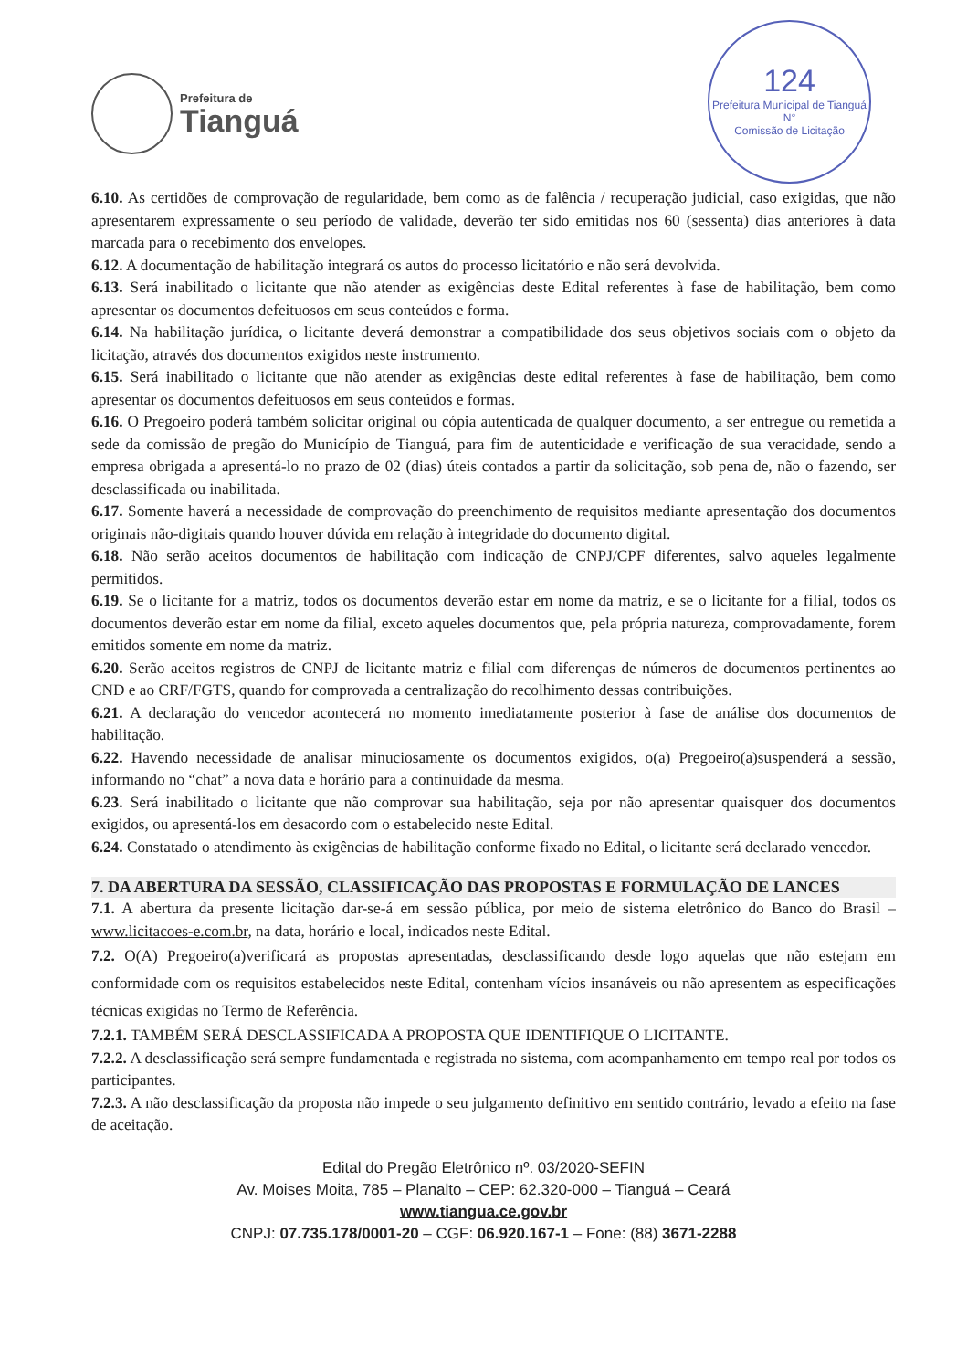Prefeitura de
Tianguá
124
Prefeitura Municipal de Tianguá
N°
Comissão de Licitação
6.10. As certidões de comprovação de regularidade, bem como as de falência / recuperação judicial, caso exigidas, que não apresentarem expressamente o seu período de validade, deverão ter sido emitidas nos 60 (sessenta) dias anteriores à data marcada para o recebimento dos envelopes.
6.12. A documentação de habilitação integrará os autos do processo licitatório e não será devolvida.
6.13. Será inabilitado o licitante que não atender as exigências deste Edital referentes à fase de habilitação, bem como apresentar os documentos defeituosos em seus conteúdos e forma.
6.14. Na habilitação jurídica, o licitante deverá demonstrar a compatibilidade dos seus objetivos sociais com o objeto da licitação, através dos documentos exigidos neste instrumento.
6.15. Será inabilitado o licitante que não atender as exigências deste edital referentes à fase de habilitação, bem como apresentar os documentos defeituosos em seus conteúdos e formas.
6.16. O Pregoeiro poderá também solicitar original ou cópia autenticada de qualquer documento, a ser entregue ou remetida a sede da comissão de pregão do Município de Tianguá, para fim de autenticidade e verificação de sua veracidade, sendo a empresa obrigada a apresentá-lo no prazo de 02 (dias) úteis contados a partir da solicitação, sob pena de, não o fazendo, ser desclassificada ou inabilitada.
6.17. Somente haverá a necessidade de comprovação do preenchimento de requisitos mediante apresentação dos documentos originais não-digitais quando houver dúvida em relação à integridade do documento digital.
6.18. Não serão aceitos documentos de habilitação com indicação de CNPJ/CPF diferentes, salvo aqueles legalmente permitidos.
6.19. Se o licitante for a matriz, todos os documentos deverão estar em nome da matriz, e se o licitante for a filial, todos os documentos deverão estar em nome da filial, exceto aqueles documentos que, pela própria natureza, comprovadamente, forem emitidos somente em nome da matriz.
6.20. Serão aceitos registros de CNPJ de licitante matriz e filial com diferenças de números de documentos pertinentes ao CND e ao CRF/FGTS, quando for comprovada a centralização do recolhimento dessas contribuições.
6.21. A declaração do vencedor acontecerá no momento imediatamente posterior à fase de análise dos documentos de habilitação.
6.22. Havendo necessidade de analisar minuciosamente os documentos exigidos, o(a) Pregoeiro(a)suspenderá a sessão, informando no “chat” a nova data e horário para a continuidade da mesma.
6.23. Será inabilitado o licitante que não comprovar sua habilitação, seja por não apresentar quaisquer dos documentos exigidos, ou apresentá-los em desacordo com o estabelecido neste Edital.
6.24. Constatado o atendimento às exigências de habilitação conforme fixado no Edital, o licitante será declarado vencedor.
7. DA ABERTURA DA SESSÃO, CLASSIFICAÇÃO DAS PROPOSTAS E FORMULAÇÃO DE LANCES
7.1. A abertura da presente licitação dar-se-á em sessão pública, por meio de sistema eletrônico do Banco do Brasil – www.licitacoes-e.com.br, na data, horário e local, indicados neste Edital.
7.2. O(A) Pregoeiro(a)verificará as propostas apresentadas, desclassificando desde logo aquelas que não estejam em conformidade com os requisitos estabelecidos neste Edital, contenham vícios insanáveis ou não apresentem as especificações técnicas exigidas no Termo de Referência.
7.2.1. TAMBÉM SERÁ DESCLASSIFICADA A PROPOSTA QUE IDENTIFIQUE O LICITANTE.
7.2.2. A desclassificação será sempre fundamentada e registrada no sistema, com acompanhamento em tempo real por todos os participantes.
7.2.3. A não desclassificação da proposta não impede o seu julgamento definitivo em sentido contrário, levado a efeito na fase de aceitação.
Edital do Pregão Eletrônico nº. 03/2020-SEFIN
Av. Moises Moita, 785 – Planalto – CEP: 62.320-000 – Tianguá – Ceará
www.tiangua.ce.gov.br
CNPJ: 07.735.178/0001-20 – CGF: 06.920.167-1 – Fone: (88) 3671-2288